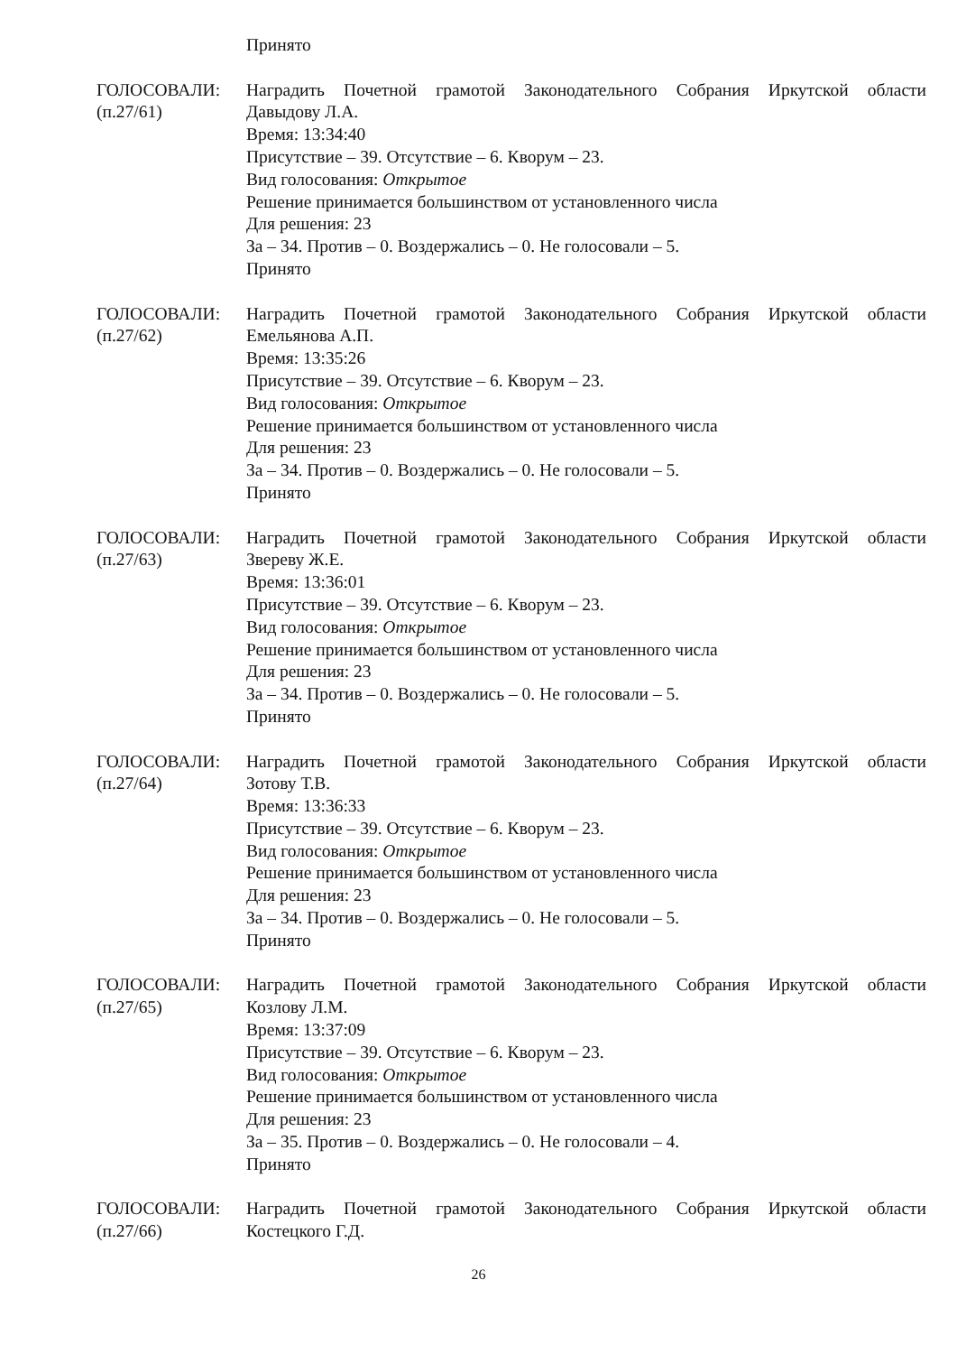Принято
ГОЛОСОВАЛИ:
(п.27/61)
Наградить Почетной грамотой Законодательного Собрания Иркутской области
Давыдову Л.А.
Время: 13:34:40
Присутствие – 39. Отсутствие – 6. Кворум – 23.
Вид голосования: Открытое
Решение принимается большинством от установленного числа
Для решения: 23
За – 34. Против – 0. Воздержались – 0. Не голосовали – 5.
Принято
ГОЛОСОВАЛИ:
(п.27/62)
Наградить Почетной грамотой Законодательного Собрания Иркутской области
Емельянова А.П.
Время: 13:35:26
Присутствие – 39. Отсутствие – 6. Кворум – 23.
Вид голосования: Открытое
Решение принимается большинством от установленного числа
Для решения: 23
За – 34. Против – 0. Воздержались – 0. Не голосовали – 5.
Принято
ГОЛОСОВАЛИ:
(п.27/63)
Наградить Почетной грамотой Законодательного Собрания Иркутской области
Звереву Ж.Е.
Время: 13:36:01
Присутствие – 39. Отсутствие – 6. Кворум – 23.
Вид голосования: Открытое
Решение принимается большинством от установленного числа
Для решения: 23
За – 34. Против – 0. Воздержались – 0. Не голосовали – 5.
Принято
ГОЛОСОВАЛИ:
(п.27/64)
Наградить Почетной грамотой Законодательного Собрания Иркутской области
Зотову Т.В.
Время: 13:36:33
Присутствие – 39. Отсутствие – 6. Кворум – 23.
Вид голосования: Открытое
Решение принимается большинством от установленного числа
Для решения: 23
За – 34. Против – 0. Воздержались – 0. Не голосовали – 5.
Принято
ГОЛОСОВАЛИ:
(п.27/65)
Наградить Почетной грамотой Законодательного Собрания Иркутской области
Козлову Л.М.
Время: 13:37:09
Присутствие – 39. Отсутствие – 6. Кворум – 23.
Вид голосования: Открытое
Решение принимается большинством от установленного числа
Для решения: 23
За – 35. Против – 0. Воздержались – 0. Не голосовали – 4.
Принято
ГОЛОСОВАЛИ:
(п.27/66)
Наградить Почетной грамотой Законодательного Собрания Иркутской области
Костецкого Г.Д.
26